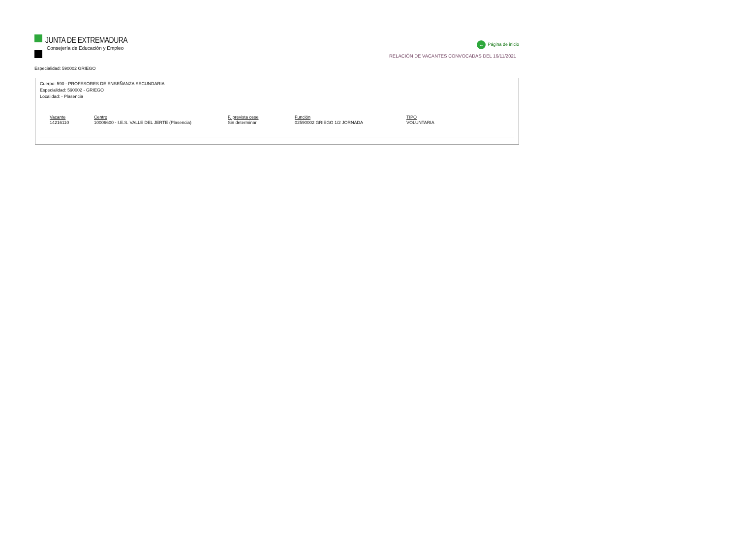JUNTA DE EXTREMADURA
Consejería de Educación y Empleo
← Página de inicio
RELACIÓN DE VACANTES CONVOCADAS DEL 16/11/2021
Especialidad: 590002 GRIEGO
Cuerpo: 590 - PROFESORES DE ENSEÑANZA SECUNDARIA
Especialidad: 590002 - GRIEGO
Localidad: - Plasencia
| Vacante | Centro | F. prevista cese | Función | TIPO |
| --- | --- | --- | --- | --- |
| 14216110 | 10006600 - I.E.S. VALLE DEL JERTE (Plasencia) | Sin determinar | 02590002 GRIEGO 1/2 JORNADA | VOLUNTARIA |